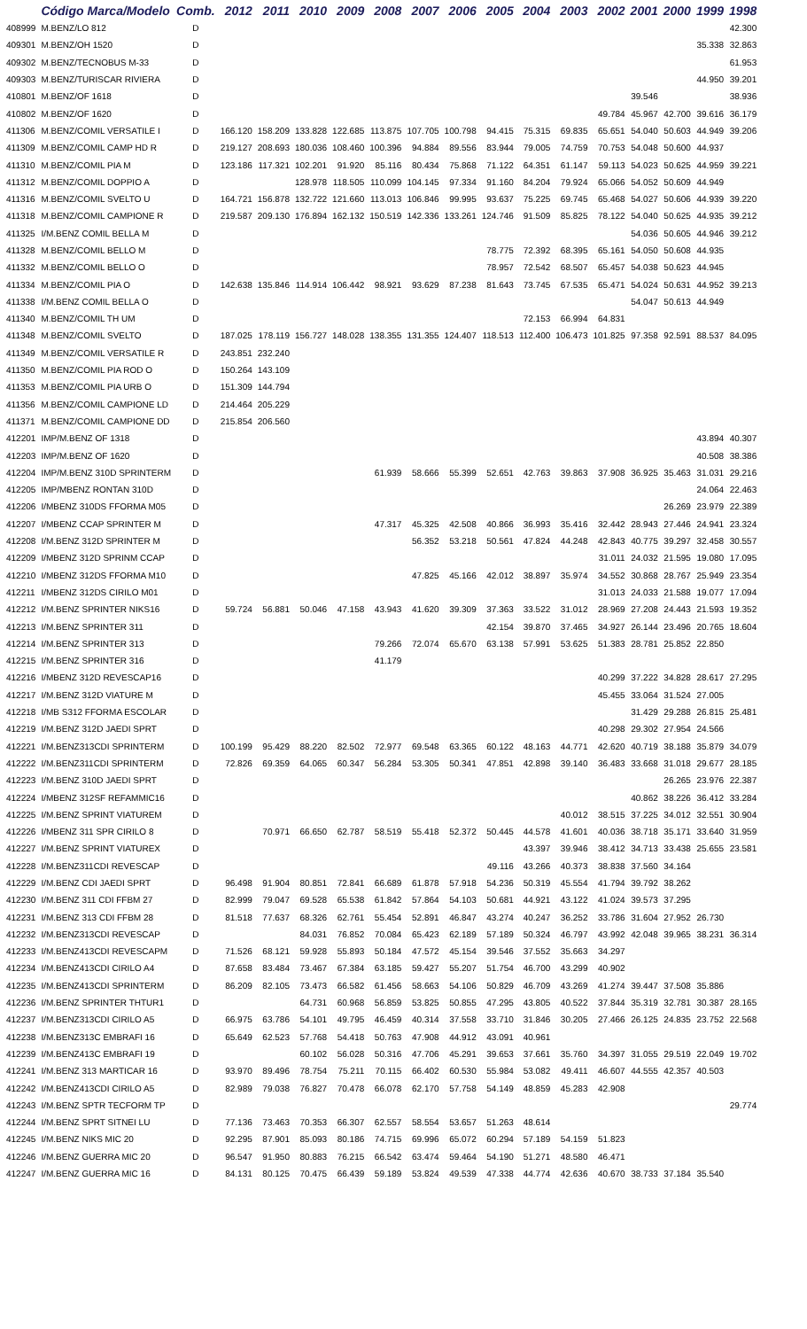| | Código Marca/Modelo | Comb. | 2012 | 2011 | 2010 | 2009 | 2008 | 2007 | 2006 | 2005 | 2004 | 2003 | 2002 | 2001 | 2000 | 1999 | 1998 |
| --- | --- | --- | --- | --- | --- | --- | --- | --- | --- | --- | --- | --- | --- | --- | --- | --- | --- |
| 408999 | M.BENZ/LO 812 | D | | | | | | | | | | | | | | | 42.300 |
| 409301 | M.BENZ/OH 1520 | D | | | | | | | | | | | | | | 35.338 | 32.863 |
| 409302 | M.BENZ/TECNOBUS M-33 | D | | | | | | | | | | | | | | | 61.953 |
| 409303 | M.BENZ/TURISCAR RIVIERA | D | | | | | | | | | | | | | | 44.950 | 39.201 |
| 410801 | M.BENZ/OF 1618 | D | | | | | | | | | | | | 39.546 | | | 38.936 |
| 410802 | M.BENZ/OF 1620 | D | | | | | | | | | | | 49.784 | 45.967 | 42.700 | 39.616 | 36.179 |
| 411306 | M.BENZ/COMIL VERSATILE I | D | 166.120 | 158.209 | 133.828 | 122.685 | 113.875 | 107.705 | 100.798 | 94.415 | 75.315 | 69.835 | 65.651 | 54.040 | 50.603 | 44.949 | 39.206 |
| 411309 | M.BENZ/COMIL CAMP HD R | D | 219.127 | 208.693 | 180.036 | 108.460 | 100.396 | 94.884 | 89.556 | 83.944 | 79.005 | 74.759 | 70.753 | 54.048 | 50.600 | 44.937 | |
| 411310 | M.BENZ/COMIL PIA M | D | 123.186 | 117.321 | 102.201 | 91.920 | 85.116 | 80.434 | 75.868 | 71.122 | 64.351 | 61.147 | 59.113 | 54.023 | 50.625 | 44.959 | 39.221 |
| 411312 | M.BENZ/COMIL DOPPIO A | D | | | 128.978 | 118.505 | 110.099 | 104.145 | 97.334 | 91.160 | 84.204 | 79.924 | 65.066 | 54.052 | 50.609 | 44.949 | |
| 411316 | M.BENZ/COMIL SVELTO U | D | 164.721 | 156.878 | 132.722 | 121.660 | 113.013 | 106.846 | 99.995 | 93.637 | 75.225 | 69.745 | 65.468 | 54.027 | 50.606 | 44.939 | 39.220 |
| 411318 | M.BENZ/COMIL CAMPIONE R | D | 219.587 | 209.130 | 176.894 | 162.132 | 150.519 | 142.336 | 133.261 | 124.746 | 91.509 | 85.825 | 78.122 | 54.040 | 50.625 | 44.935 | 39.212 |
| 411325 | I/M.BENZ COMIL BELLA M | D | | | | | | | | | | | | 54.036 | 50.605 | 44.946 | 39.212 |
| 411328 | M.BENZ/COMIL BELLO M | D | | | | | | | | 78.775 | 72.392 | 68.395 | 65.161 | 54.050 | 50.608 | 44.935 | |
| 411332 | M.BENZ/COMIL BELLO O | D | | | | | | | | 78.957 | 72.542 | 68.507 | 65.457 | 54.038 | 50.623 | 44.945 | |
| 411334 | M.BENZ/COMIL PIA O | D | 142.638 | 135.846 | 114.914 | 106.442 | 98.921 | 93.629 | 87.238 | 81.643 | 73.745 | 67.535 | 65.471 | 54.024 | 50.631 | 44.952 | 39.213 |
| 411338 | I/M.BENZ COMIL BELLA O | D | | | | | | | | | | | | 54.047 | 50.613 | 44.949 | |
| 411340 | M.BENZ/COMIL TH UM | D | | | | | | | | | 72.153 | 66.994 | 64.831 | | | | |
| 411348 | M.BENZ/COMIL SVELTO | D | 187.025 | 178.119 | 156.727 | 148.028 | 138.355 | 131.355 | 124.407 | 118.513 | 112.400 | 106.473 | 101.825 | 97.358 | 92.591 | 88.537 | 84.095 |
| 411349 | M.BENZ/COMIL VERSATILE R | D | 243.851 | 232.240 | | | | | | | | | | | | | |
| 411350 | M.BENZ/COMIL PIA ROD O | D | 150.264 | 143.109 | | | | | | | | | | | | | |
| 411353 | M.BENZ/COMIL PIA URB O | D | 151.309 | 144.794 | | | | | | | | | | | | | |
| 411356 | M.BENZ/COMIL CAMPIONE LD | D | 214.464 | 205.229 | | | | | | | | | | | | | |
| 411371 | M.BENZ/COMIL CAMPIONE DD | D | 215.854 | 206.560 | | | | | | | | | | | | | |
| 412201 | IMP/M.BENZ OF 1318 | D | | | | | | | | | | | | | | 43.894 | 40.307 |
| 412203 | IMP/M.BENZ OF 1620 | D | | | | | | | | | | | | | | 40.508 | 38.386 |
| 412204 | IMP/M.BENZ 310D SPRINTERM | D | | | | | 61.939 | 58.666 | 55.399 | 52.651 | 42.763 | 39.863 | 37.908 | 36.925 | 35.463 | 31.031 | 29.216 |
| 412205 | IMP/MBENZ RONTAN 310D | D | | | | | | | | | | | | | | 24.064 | 22.463 |
| 412206 | I/MBENZ 310DS FFORMA M05 | D | | | | | | | | | | | | | 26.269 | 23.979 | 22.389 |
| 412207 | I/MBENZ CCAP SPRINTER M | D | | | | | 47.317 | 45.325 | 42.508 | 40.866 | 36.993 | 35.416 | 32.442 | 28.943 | 27.446 | 24.941 | 23.324 |
| 412208 | I/M.BENZ 312D SPRINTER M | D | | | | | | 56.352 | 53.218 | 50.561 | 47.824 | 44.248 | 42.843 | 40.775 | 39.297 | 32.458 | 30.557 |
| 412209 | I/MBENZ 312D SPRINM CCAP | D | | | | | | | | | | | 31.011 | 24.032 | 21.595 | 19.080 | 17.095 |
| 412210 | I/MBENZ 312DS FFORMA M10 | D | | | | | | 47.825 | 45.166 | 42.012 | 38.897 | 35.974 | 34.552 | 30.868 | 28.767 | 25.949 | 23.354 |
| 412211 | I/MBENZ 312DS CIRILO M01 | D | | | | | | | | | | | 31.013 | 24.033 | 21.588 | 19.077 | 17.094 |
| 412212 | I/M.BENZ SPRINTER NIKS16 | D | 59.724 | 56.881 | 50.046 | 47.158 | 43.943 | 41.620 | 39.309 | 37.363 | 33.522 | 31.012 | 28.969 | 27.208 | 24.443 | 21.593 | 19.352 |
| 412213 | I/M.BENZ SPRINTER 311 | D | | | | | | | | 42.154 | 39.870 | 37.465 | 34.927 | 26.144 | 23.496 | 20.765 | 18.604 |
| 412214 | I/M.BENZ SPRINTER 313 | D | | | | | 79.266 | 72.074 | 65.670 | 63.138 | 57.991 | 53.625 | 51.383 | 28.781 | 25.852 | 22.850 | |
| 412215 | I/M.BENZ SPRINTER 316 | D | | | | | 41.179 | | | | | | | | | | |
| 412216 | I/MBENZ 312D REVESCAP16 | D | | | | | | | | | | | 40.299 | 37.222 | 34.828 | 28.617 | 27.295 |
| 412217 | I/M.BENZ 312D VIATURE M | D | | | | | | | | | | | 45.455 | 33.064 | 31.524 | 27.005 | |
| 412218 | I/MB S312 FFORMA ESCOLAR | D | | | | | | | | | | | | 31.429 | 29.288 | 26.815 | 25.481 |
| 412219 | I/M.BENZ 312D JAEDI SPRT | D | | | | | | | | | | | 40.298 | 29.302 | 27.954 | 24.566 | |
| 412221 | I/M.BENZ313CDI SPRINTERM | D | 100.199 | 95.429 | 88.220 | 82.502 | 72.977 | 69.548 | 63.365 | 60.122 | 48.163 | 44.771 | 42.620 | 40.719 | 38.188 | 35.879 | 34.079 |
| 412222 | I/M.BENZ311CDI SPRINTERM | D | 72.826 | 69.359 | 64.065 | 60.347 | 56.284 | 53.305 | 50.341 | 47.851 | 42.898 | 39.140 | 36.483 | 33.668 | 31.018 | 29.677 | 28.185 |
| 412223 | I/M.BENZ 310D JAEDI SPRT | D | | | | | | | | | | | | | 26.265 | 23.976 | 22.387 |
| 412224 | I/MBENZ 312SF REFAMMIC16 | D | | | | | | | | | | | | 40.862 | 38.226 | 36.412 | 33.284 |
| 412225 | I/M.BENZ SPRINT VIATUREM | D | | | | | | | | | | 40.012 | 38.515 | 37.225 | 34.012 | 32.551 | 30.904 |
| 412226 | I/MBENZ 311 SPR CIRILO 8 | D | | 70.971 | 66.650 | 62.787 | 58.519 | 55.418 | 52.372 | 50.445 | 44.578 | 41.601 | 40.036 | 38.718 | 35.171 | 33.640 | 31.959 |
| 412227 | I/M.BENZ SPRINT VIATUREX | D | | | | | | | | | 43.397 | 39.946 | 38.412 | 34.713 | 33.438 | 25.655 | 23.581 |
| 412228 | I/M.BENZ311CDI REVESCAP | D | | | | | | | | 49.116 | 43.266 | 40.373 | 38.838 | 37.560 | 34.164 | | |
| 412229 | I/M.BENZ CDI JAEDI SPRT | D | 96.498 | 91.904 | 80.851 | 72.841 | 66.689 | 61.878 | 57.918 | 54.236 | 50.319 | 45.554 | 41.794 | 39.792 | 38.262 | | |
| 412230 | I/M.BENZ 311 CDI FFBM 27 | D | 82.999 | 79.047 | 69.528 | 65.538 | 61.842 | 57.864 | 54.103 | 50.681 | 44.921 | 43.122 | 41.024 | 39.573 | 37.295 | | |
| 412231 | I/M.BENZ 313 CDI FFBM 28 | D | 81.518 | 77.637 | 68.326 | 62.761 | 55.454 | 52.891 | 46.847 | 43.274 | 40.247 | 36.252 | 33.786 | 31.604 | 27.952 | 26.730 | |
| 412232 | I/M.BENZ313CDI REVESCAP | D | | | 84.031 | 76.852 | 70.084 | 65.423 | 62.189 | 57.189 | 50.324 | 46.797 | 43.992 | 42.048 | 39.965 | 38.231 | 36.314 |
| 412233 | I/M.BENZ413CDI REVESCAPM | D | 71.526 | 68.121 | 59.928 | 55.893 | 50.184 | 47.572 | 45.154 | 39.546 | 37.552 | 35.663 | 34.297 | | | | |
| 412234 | I/M.BENZ413CDI CIRILO A4 | D | 87.658 | 83.484 | 73.467 | 67.384 | 63.185 | 59.427 | 55.207 | 51.754 | 46.700 | 43.299 | 40.902 | | | | |
| 412235 | I/M.BENZ413CDI SPRINTERM | D | 86.209 | 82.105 | 73.473 | 66.582 | 61.456 | 58.663 | 54.106 | 50.829 | 46.709 | 43.269 | 41.274 | 39.447 | 37.508 | 35.886 | |
| 412236 | I/M.BENZ SPRINTER THTUR1 | D | | | 64.731 | 60.968 | 56.859 | 53.825 | 50.855 | 47.295 | 43.805 | 40.522 | 37.844 | 35.319 | 32.781 | 30.387 | 28.165 |
| 412237 | I/M.BENZ313CDI CIRILO A5 | D | 66.975 | 63.786 | 54.101 | 49.795 | 46.459 | 40.314 | 37.558 | 33.710 | 31.846 | 30.205 | 27.466 | 26.125 | 24.835 | 23.752 | 22.568 |
| 412238 | I/M.BENZ313C EMBRAFI 16 | D | 65.649 | 62.523 | 57.768 | 54.418 | 50.763 | 47.908 | 44.912 | 43.091 | 40.961 | | | | | | |
| 412239 | I/M.BENZ413C EMBRAFI 19 | D | | | 60.102 | 56.028 | 50.316 | 47.706 | 45.291 | 39.653 | 37.661 | 35.760 | 34.397 | 31.055 | 29.519 | 22.049 | 19.702 |
| 412241 | I/M.BENZ 313 MARTICAR 16 | D | 93.970 | 89.496 | 78.754 | 75.211 | 70.115 | 66.402 | 60.530 | 55.984 | 53.082 | 49.411 | 46.607 | 44.555 | 42.357 | 40.503 | |
| 412242 | I/M.BENZ413CDI CIRILO A5 | D | 82.989 | 79.038 | 76.827 | 70.478 | 66.078 | 62.170 | 57.758 | 54.149 | 48.859 | 45.283 | 42.908 | | | | |
| 412243 | I/M.BENZ SPTR TECFORM TP | D | | | | | | | | | | | | | | | 29.774 |
| 412244 | I/M.BENZ SPRT SITNEI LU | D | 77.136 | 73.463 | 70.353 | 66.307 | 62.557 | 58.554 | 53.657 | 51.263 | 48.614 | | | | | | |
| 412245 | I/M.BENZ NIKS MIC 20 | D | 92.295 | 87.901 | 85.093 | 80.186 | 74.715 | 69.996 | 65.072 | 60.294 | 57.189 | 54.159 | 51.823 | | | | |
| 412246 | I/M.BENZ GUERRA MIC 20 | D | 96.547 | 91.950 | 80.883 | 76.215 | 66.542 | 63.474 | 59.464 | 54.190 | 51.271 | 48.580 | 46.471 | | | | |
| 412247 | I/M.BENZ GUERRA MIC 16 | D | 84.131 | 80.125 | 70.475 | 66.439 | 59.189 | 53.824 | 49.539 | 47.338 | 44.774 | 42.636 | 40.670 | 38.733 | 37.184 | 35.540 | |